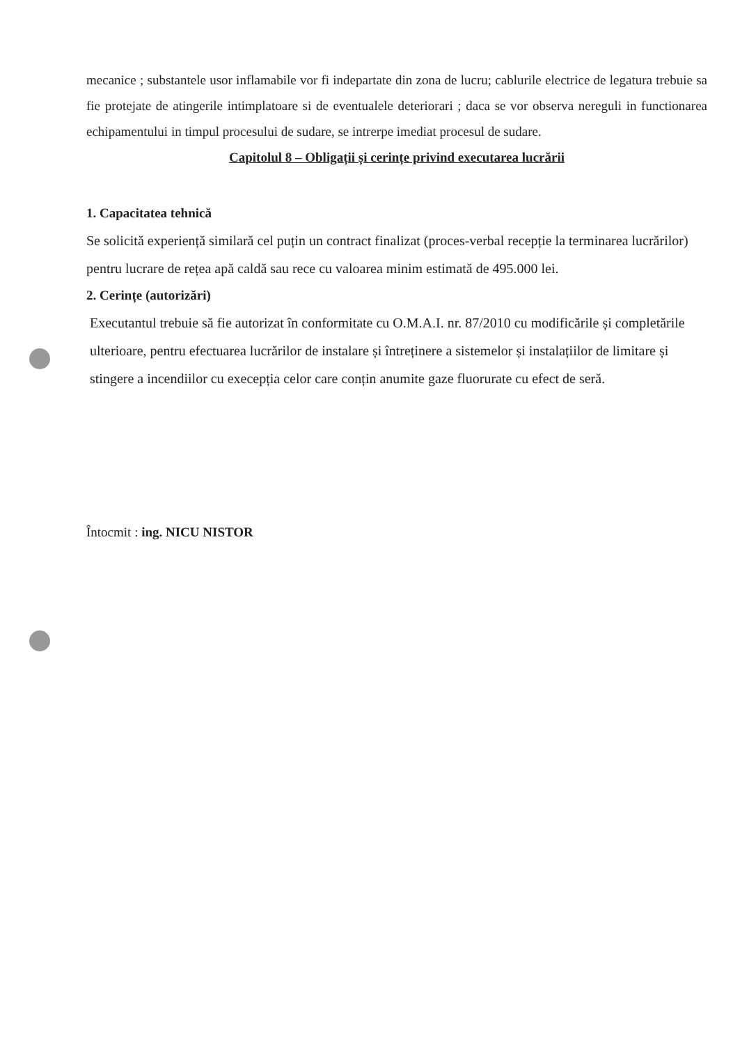mecanice ; substantele usor inflamabile vor fi indepartate din zona de lucru; cablurile electrice de legatura trebuie sa fie protejate de atingerile intimplatoare si de eventualele deteriorari ; daca se vor observa nereguli in functionarea echipamentului in timpul procesului de sudare, se intrerpe imediat procesul de sudare.
Capitolul 8 – Obligații și cerințe privind executarea lucrării
1. Capacitatea tehnică
Se solicită experiență similară cel puțin un contract finalizat (proces-verbal recepție la terminarea lucrărilor) pentru lucrare de rețea apă caldă sau rece cu valoarea minim estimată de 495.000 lei.
2. Cerințe (autorizări)
Executantul trebuie să fie autorizat în conformitate cu O.M.A.I. nr. 87/2010 cu modificările și completările ulterioare, pentru efectuarea lucrărilor de instalare și întreținere a sistemelor și instalațiilor de limitare și stingere a incendiilor cu execepția celor care conțin anumite gaze fluorurate cu efect de seră.
Întocmit : ing. NICU NISTOR